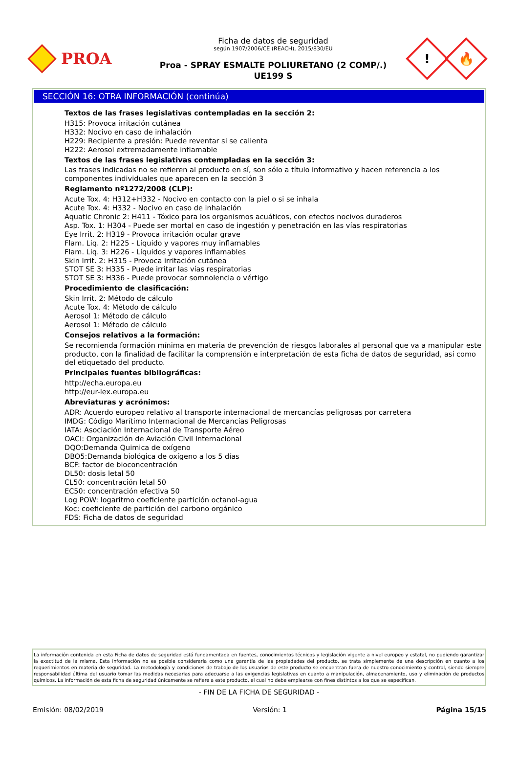PROA
Ficha de datos de seguridad
según 1907/2006/CE (REACH), 2015/830/EU
Proa - SPRAY ESMALTE POLIURETANO (2 COMP/.)
UE199 S
!
🔥
SECCIÓN 16: OTRA INFORMACIÓN (continúa)
Textos de las frases legislativas contempladas en la sección 2:
H315: Provoca irritación cutánea
H332: Nocivo en caso de inhalación
H229: Recipiente a presión: Puede reventar si se calienta
H222: Aerosol extremadamente inflamable
Textos de las frases legislativas contempladas en la sección 3:
Las frases indicadas no se refieren al producto en sí, son sólo a título informativo y hacen referencia a los componentes individuales que aparecen en la sección 3
Reglamento nº1272/2008 (CLP):
Acute Tox. 4: H312+H332 - Nocivo en contacto con la piel o si se inhala
Acute Tox. 4: H332 - Nocivo en caso de inhalación
Aquatic Chronic 2: H411 - Tóxico para los organismos acuáticos, con efectos nocivos duraderos
Asp. Tox. 1: H304 - Puede ser mortal en caso de ingestión y penetración en las vías respiratorias
Eye Irrit. 2: H319 - Provoca irritación ocular grave
Flam. Liq. 2: H225 - Líquido y vapores muy inflamables
Flam. Liq. 3: H226 - Líquidos y vapores inflamables
Skin Irrit. 2: H315 - Provoca irritación cutánea
STOT SE 3: H335 - Puede irritar las vías respiratorias
STOT SE 3: H336 - Puede provocar somnolencia o vértigo
Procedimiento de clasificación:
Skin Irrit. 2: Método de cálculo
Acute Tox. 4: Método de cálculo
Aerosol 1: Método de cálculo
Aerosol 1: Método de cálculo
Consejos relativos a la formación:
Se recomienda formación mínima en materia de prevención de riesgos laborales al personal que va a manipular este producto, con la finalidad de facilitar la comprensión e interpretación de esta ficha de datos de seguridad, así como del etiquetado del producto.
Principales fuentes bibliográficas:
http://echa.europa.eu
http://eur-lex.europa.eu
Abreviaturas y acrónimos:
ADR: Acuerdo europeo relativo al transporte internacional de mercancías peligrosas por carretera
IMDG: Código Marítimo Internacional de Mercancías Peligrosas
IATA: Asociación Internacional de Transporte Aéreo
OACI: Organización de Aviación Civil Internacional
DQO:Demanda Quimica de oxígeno
DBO5:Demanda biológica de oxígeno a los 5 días
BCF: factor de bioconcentración
DL50: dosis letal 50
CL50: concentración letal 50
EC50: concentración efectiva 50
Log POW: logaritmo coeficiente partición octanol-agua
Koc: coeficiente de partición del carbono orgánico
FDS: Ficha de datos de seguridad
La información contenida en esta Ficha de datos de seguridad está fundamentada en fuentes, conocimientos técnicos y legislación vigente a nivel europeo y estatal, no pudiendo garantizar la exactitud de la misma. Esta información no es posible considerarla como una garantía de las propiedades del producto, se trata simplemente de una descripción en cuanto a los requerimientos en materia de seguridad. La metodología y condiciones de trabajo de los usuarios de este producto se encuentran fuera de nuestro conocimiento y control, siendo siempre responsabilidad última del usuario tomar las medidas necesarias para adecuarse a las exigencias legislativas en cuanto a manipulación, almacenamiento, uso y eliminación de productos químicos. La información de esta ficha de seguridad únicamente se refiere a este producto, el cual no debe emplearse con fines distintos a los que se especifican.
- FIN DE LA FICHA DE SEGURIDAD -
Emisión: 08/02/2019 Versión: 1 Página 15/15